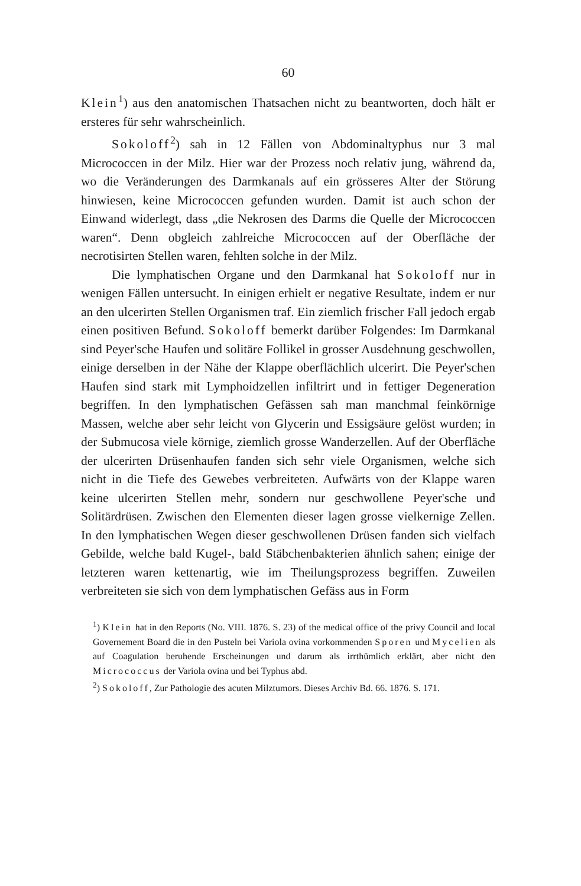60
Klein<sup>1</sup>) aus den anatomischen Thatsachen nicht zu beantworten, doch hält er ersteres für sehr wahrscheinlich.
Sokoloff<sup>2</sup>) sah in 12 Fällen von Abdominaltyphus nur 3 mal Micrococcen in der Milz. Hier war der Prozess noch relativ jung, während da, wo die Veränderungen des Darmkanals auf ein grösseres Alter der Störung hinwiesen, keine Micrococcen gefunden wurden. Damit ist auch schon der Einwand widerlegt, dass „die Nekrosen des Darms die Quelle der Micrococcen waren“. Denn obgleich zahlreiche Micrococcen auf der Oberfläche der necrotisirten Stellen waren, fehlten solche in der Milz.
Die lymphatischen Organe und den Darmkanal hat Sokoloff nur in wenigen Fällen untersucht. In einigen erhielt er negative Resultate, indem er nur an den ulcerirten Stellen Organismen traf. Ein ziemlich frischer Fall jedoch ergab einen positiven Befund. Sokoloff bemerkt darüber Folgendes: Im Darmkanal sind Peyer'sche Haufen und solitäre Follikel in grosser Ausdehnung geschwollen, einige derselben in der Nähe der Klappe oberflächlich ulcerirt. Die Peyer'schen Haufen sind stark mit Lymphoidzellen infiltrirt und in fettiger Degeneration begriffen. In den lymphatischen Gefässen sah man manchmal feinkörnige Massen, welche aber sehr leicht von Glycerin und Essigsäure gelöst wurden; in der Submucosa viele körnige, ziemlich grosse Wanderzellen. Auf der Oberfläche der ulcerirten Drüsenhaufen fanden sich sehr viele Organismen, welche sich nicht in die Tiefe des Gewebes verbreiteten. Aufwärts von der Klappe waren keine ulcerirten Stellen mehr, sondern nur geschwollene Peyer'sche und Solitärdrüsen. Zwischen den Elementen dieser lagen grosse vielkernige Zellen. In den lymphatischen Wegen dieser geschwollenen Drüsen fanden sich vielfach Gebilde, welche bald Kugel-, bald Stäbchenbakterien ähnlich sahen; einige der letzteren waren kettenartig, wie im Theilungsprozess begriffen. Zuweilen verbreiteten sie sich von dem lymphatischen Gefäss aus in Form
<sup>1</sup>) Klein hat in den Reports (No. VIII. 1876. S. 23) of the medical office of the privy Council and local Governement Board die in den Pusteln bei Variola ovina vorkommenden Sporen und Mycelien als auf Coagulation beruhende Erscheinungen und darum als irrthümlich erklärt, aber nicht den Micrococcus der Variola ovina und bei Typhus abd.
<sup>2</sup>) Sokoloff, Zur Pathologie des acuten Milztumors. Dieses Archiv Bd. 66. 1876. S. 171.